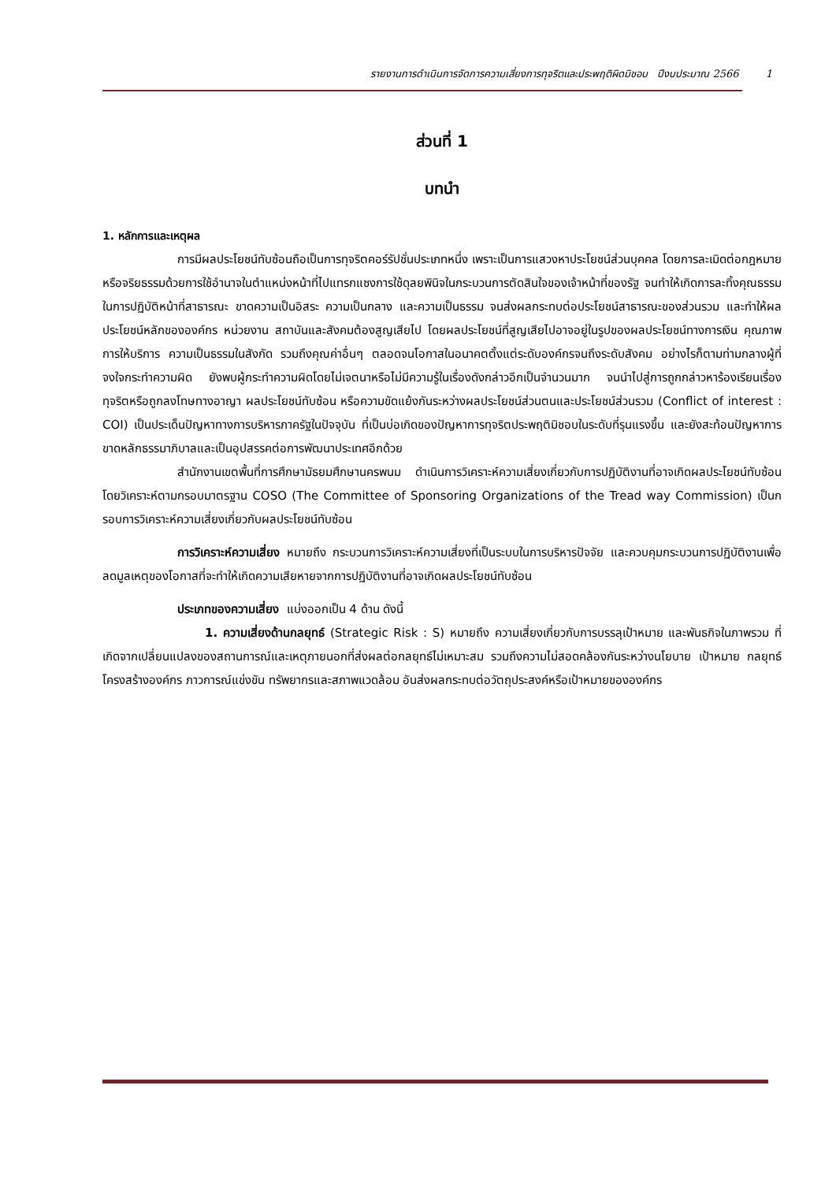รายงานการดำเนินการจัดการความเสี่ยงการทุจริตและประพฤติผิดมิชอบ ปีงบประมาณ 2566 1
ส่วนที่ 1
บทนำ
1. หลักการและเหตุผล
การมีผลประโยชน์ทับซ้อนถือเป็นการทุจริตคอร์รัปชั่นประเภทหนึ่ง เพราะเป็นการแสวงหาประโยชน์ส่วนบุคคล โดยการละเมิดต่อกฎหมายหรือจริยธรรมด้วยการใช้อำนาจในตำแหน่งหน้าที่ไปแทรกแซงการใช้ดุลยพินิจในกระบวนการตัดสินใจของเจ้าหน้าที่ของรัฐ จนทำให้เกิดการละทิ้งคุณธรรมในการปฏิบัติหน้าที่สาธารณะ ขาดความเป็นอิสระ ความเป็นกลาง และความเป็นธรรม จนส่งผลกระทบต่อประโยชน์สาธารณะของส่วนรวม และทำให้ผลประโยชน์หลักขององค์กร หน่วยงาน สถาบันและสังคมต้องสูญเสียไป โดยผลประโยชน์ที่สูญเสียไปอาจอยู่ในรูปของผลประโยชน์ทางการเงิน คุณภาพการให้บริการ ความเป็นธรรมในสังกัด รวมถึงคุณค่าอื่นๆ ตลอดจนโอกาสในอนาคตตั้งแต่ระดับองค์กรจนถึงระดับสังคม อย่างไรก็ตามท่ามกลางผู้ที่จงใจกระทำความผิด ยังพบผู้กระทำความผิดโดยไม่เจตนาหรือไม่มีความรู้ในเรื่องดังกล่าวอีกเป็นจำนวนมาก จนนำไปสู่การถูกกล่าวหาร้องเรียนเรื่องทุจริตหรือถูกลงโทษทางอาญา ผลประโยชน์ทับซ้อน หรือความขัดแย้งกันระหว่างผลประโยชน์ส่วนตนและประโยชน์ส่วนรวม (Conflict of interest : COI) เป็นประเด็นปัญหาทางการบริหารภาครัฐในปัจจุบัน ที่เป็นบ่อเกิดของปัญหาการทุจริตประพฤติมิชอบในระดับที่รุนแรงขึ้น และยังสะท้อนปัญหาการขาดหลักธรรมาภิบาลและเป็นอุปสรรคต่อการพัฒนาประเทศอีกด้วย
สำนักงานเขตพื้นที่การศึกษามัธยมศึกษานครพนม ดำเนินการวิเคราะห์ความเสี่ยงเกี่ยวกับการปฏิบัติงานที่อาจเกิดผลประโยชน์ทับซ้อน โดยวิเคราะห์ตามกรอบมาตรฐาน COSO (The Committee of Sponsoring Organizations of the Tread way Commission) เป็นกรอบการวิเคราะห์ความเสี่ยงเกี่ยวกับผลประโยชน์ทับซ้อน
การวิเคราะห์ความเสี่ยง หมายถึง กระบวนการวิเคราะห์ความเสี่ยงที่เป็นระบบในการบริหารปัจจัย และควบคุมกระบวนการปฏิบัติงานเพื่อลดมูลเหตุของโอกาสที่จะทำให้เกิดความเสียหายจากการปฏิบัติงานที่อาจเกิดผลประโยชน์ทับซ้อน
ประเภทของความเสี่ยง แบ่งออกเป็น 4 ด้าน ดังนี้
1. ความเสี่ยงด้านกลยุทธ์ (Strategic Risk : S) หมายถึง ความเสี่ยงเกี่ยวกับการบรรลุเป้าหมาย และพันธกิจในภาพรวม ที่เกิดจากเปลี่ยนแปลงของสถานการณ์และเหตุภายนอกที่ส่งผลต่อกลยุทธ์ไม่เหมาะสม รวมถึงความไม่สอดคล้องกันระหว่างนโยบาย เป้าหมาย กลยุทธ์ โครงสร้างองค์กร ภาวการณ์แข่งขัน ทรัพยากรและสภาพแวดล้อม อันส่งผลกระทบต่อวัตถุประสงค์หรือเป้าหมายขององค์กร